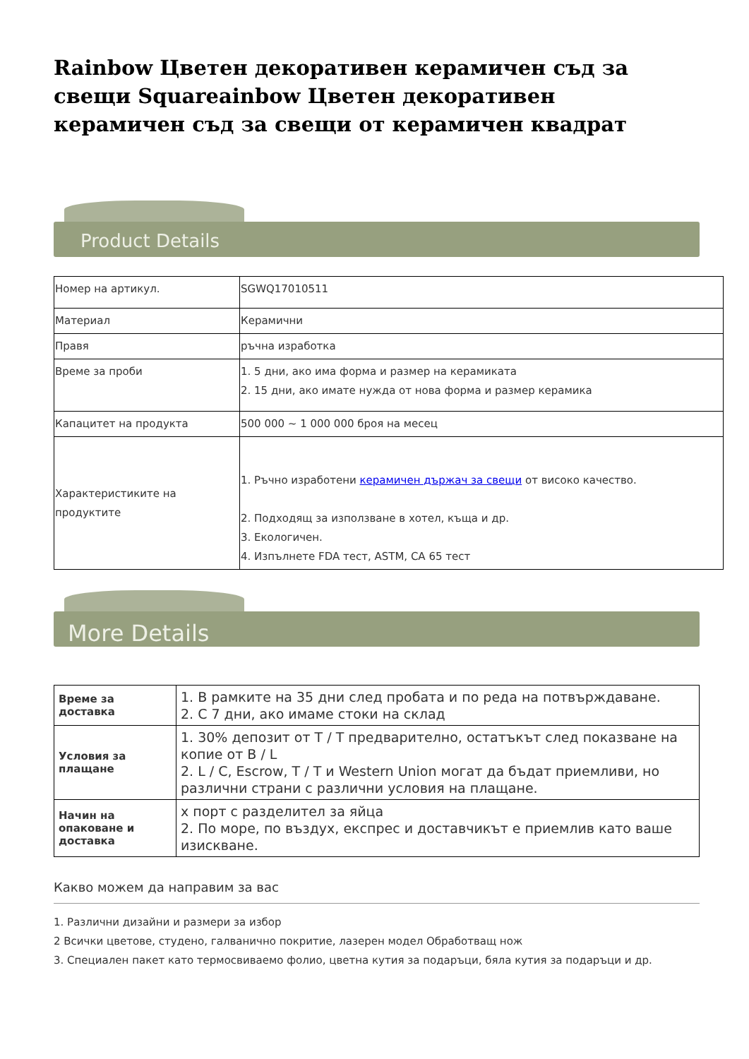Rainbow Цветен декоративен керамичен съд за свещи Squareainbow Цветен декоративен керамичен съд за свещи от керамичен квадрат
Product Details
| Номер на артикул. | SGWQ17010511 |
| Материал | Керамични |
| Правя | ръчна изработка |
| Време за проби | 1. 5 дни, ако има форма и размер на керамиката 2. 15 дни, ако имате нужда от нова форма и размер керамика |
| Капацитет на продукта | 500 000 ~ 1 000 000 броя на месец |
| Характеристиките на продуктите | 1. Ръчно изработени керамичен държач за свещи от високо качество. 2. Подходящ за използване в хотел, къща и др. 3. Екологичен. 4. Изпълнете FDA тест, ASTM, CA 65 тест |
More Details
| Време за доставка | 1. В рамките на 35 дни след пробата и по реда на потвърждаване. 2. С 7 дни, ако имаме стоки на склад |
| Условия за плащане | 1. 30% депозит от T / T предварително, остатъкът след показване на копие от B / L 2. L / C, Escrow, T / T и Western Union могат да бъдат приемливи, но различни страни с различни условия на плащане. |
| Начин на опаковане и доставка | x порт с разделител за яйца 2. По море, по въздух, експрес и доставчикът е приемлив като ваше изискване. |
Какво можем да направим за вас
1. Различни дизайни и размери за избор
2 Всички цветове, студено, галванично покритие, лазерен модел Обработващ нож
3. Специален пакет като термосвиваемо фолио, цветна кутия за подаръци, бяла кутия за подаръци и др.